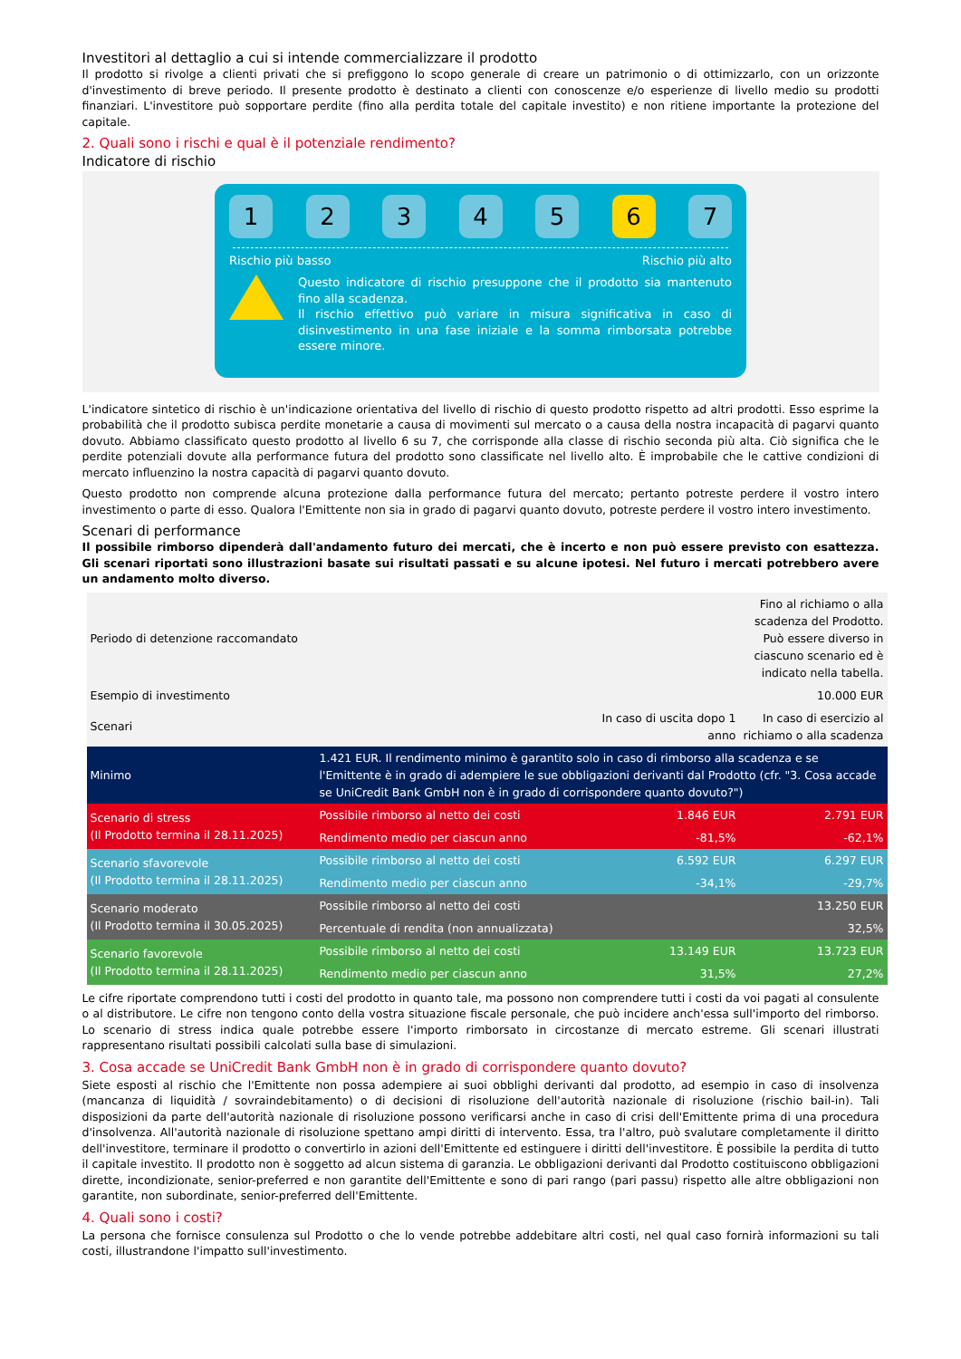Investitori al dettaglio a cui si intende commercializzare il prodotto
Il prodotto si rivolge a clienti privati che si prefiggono lo scopo generale di creare un patrimonio o di ottimizzarlo, con un orizzonte d'investimento di breve periodo. Il presente prodotto è destinato a clienti con conoscenze e/o esperienze di livello medio su prodotti finanziari. L'investitore può sopportare perdite (fino alla perdita totale del capitale investito) e non ritiene importante la protezione del capitale.
2. Quali sono i rischi e qual è il potenziale rendimento?
Indicatore di rischio
1 2 3 4 5 6 7
Rischio più basso Rischio più alto
Questo indicatore di rischio presuppone che il prodotto sia mantenuto fino alla scadenza.
Il rischio effettivo può variare in misura significativa in caso di disinvestimento in una fase iniziale e la somma rimborsata potrebbe essere minore.
L'indicatore sintetico di rischio è un'indicazione orientativa del livello di rischio di questo prodotto rispetto ad altri prodotti. Esso esprime la probabilità che il prodotto subisca perdite monetarie a causa di movimenti sul mercato o a causa della nostra incapacità di pagarvi quanto dovuto. Abbiamo classificato questo prodotto al livello 6 su 7, che corrisponde alla classe di rischio seconda più alta. Ciò significa che le perdite potenziali dovute alla performance futura del prodotto sono classificate nel livello alto. È improbabile che le cattive condizioni di mercato influenzino la nostra capacità di pagarvi quanto dovuto.
Questo prodotto non comprende alcuna protezione dalla performance futura del mercato; pertanto potreste perdere il vostro intero investimento o parte di esso. Qualora l'Emittente non sia in grado di pagarvi quanto dovuto, potreste perdere il vostro intero investimento.
Scenari di performance
Il possibile rimborso dipenderà dall'andamento futuro dei mercati, che è incerto e non può essere previsto con esattezza. Gli scenari riportati sono illustrazioni basate sui risultati passati e su alcune ipotesi. Nel futuro i mercati potrebbero avere un andamento molto diverso.
| Periodo di detenzione raccomandato | | | Fino al richiamo o alla scadenza del Prodotto. Può essere diverso in ciascuno scenario ed è indicato nella tabella. |
| Esempio di investimento | | | 10.000 EUR |
| Scenari | | In caso di uscita dopo 1 anno | In caso di esercizio al richiamo o alla scadenza |
| Minimo | 1.421 EUR. Il rendimento minimo è garantito solo in caso di rimborso alla scadenza e se l'Emittente è in grado di adempiere le sue obbligazioni derivanti dal Prodotto (cfr. "3. Cosa accade se UniCredit Bank GmbH non è in grado di corrispondere quanto dovuto?") | | |
| Scenario di stress (Il Prodotto termina il 28.11.2025) | Possibile rimborso al netto dei costi | 1.846 EUR | 2.791 EUR |
| | Rendimento medio per ciascun anno | -81,5% | -62,1% |
| Scenario sfavorevole (Il Prodotto termina il 28.11.2025) | Possibile rimborso al netto dei costi | 6.592 EUR | 6.297 EUR |
| | Rendimento medio per ciascun anno | -34,1% | -29,7% |
| Scenario moderato (Il Prodotto termina il 30.05.2025) | Possibile rimborso al netto dei costi | | 13.250 EUR |
| | Percentuale di rendita (non annualizzata) | | 32,5% |
| Scenario favorevole (Il Prodotto termina il 28.11.2025) | Possibile rimborso al netto dei costi | 13.149 EUR | 13.723 EUR |
| | Rendimento medio per ciascun anno | 31,5% | 27,2% |
Le cifre riportate comprendono tutti i costi del prodotto in quanto tale, ma possono non comprendere tutti i costi da voi pagati al consulente o al distributore. Le cifre non tengono conto della vostra situazione fiscale personale, che può incidere anch'essa sull'importo del rimborso. Lo scenario di stress indica quale potrebbe essere l'importo rimborsato in circostanze di mercato estreme. Gli scenari illustrati rappresentano risultati possibili calcolati sulla base di simulazioni.
3. Cosa accade se UniCredit Bank GmbH non è in grado di corrispondere quanto dovuto?
Siete esposti al rischio che l'Emittente non possa adempiere ai suoi obblighi derivanti dal prodotto, ad esempio in caso di insolvenza (mancanza di liquidità / sovraindebitamento) o di decisioni di risoluzione dell'autorità nazionale di risoluzione (rischio bail-in). Tali disposizioni da parte dell'autorità nazionale di risoluzione possono verificarsi anche in caso di crisi dell'Emittente prima di una procedura d'insolvenza. All'autorità nazionale di risoluzione spettano ampi diritti di intervento. Essa, tra l'altro, può svalutare completamente il diritto dell'investitore, terminare il prodotto o convertirlo in azioni dell'Emittente ed estinguere i diritti dell'investitore. È possibile la perdita di tutto il capitale investito. Il prodotto non è soggetto ad alcun sistema di garanzia. Le obbligazioni derivanti dal Prodotto costituiscono obbligazioni dirette, incondizionate, senior-preferred e non garantite dell'Emittente e sono di pari rango (pari passu) rispetto alle altre obbligazioni non garantite, non subordinate, senior-preferred dell'Emittente.
4. Quali sono i costi?
La persona che fornisce consulenza sul Prodotto o che lo vende potrebbe addebitare altri costi, nel qual caso fornirà informazioni su tali costi, illustrandone l'impatto sull'investimento.